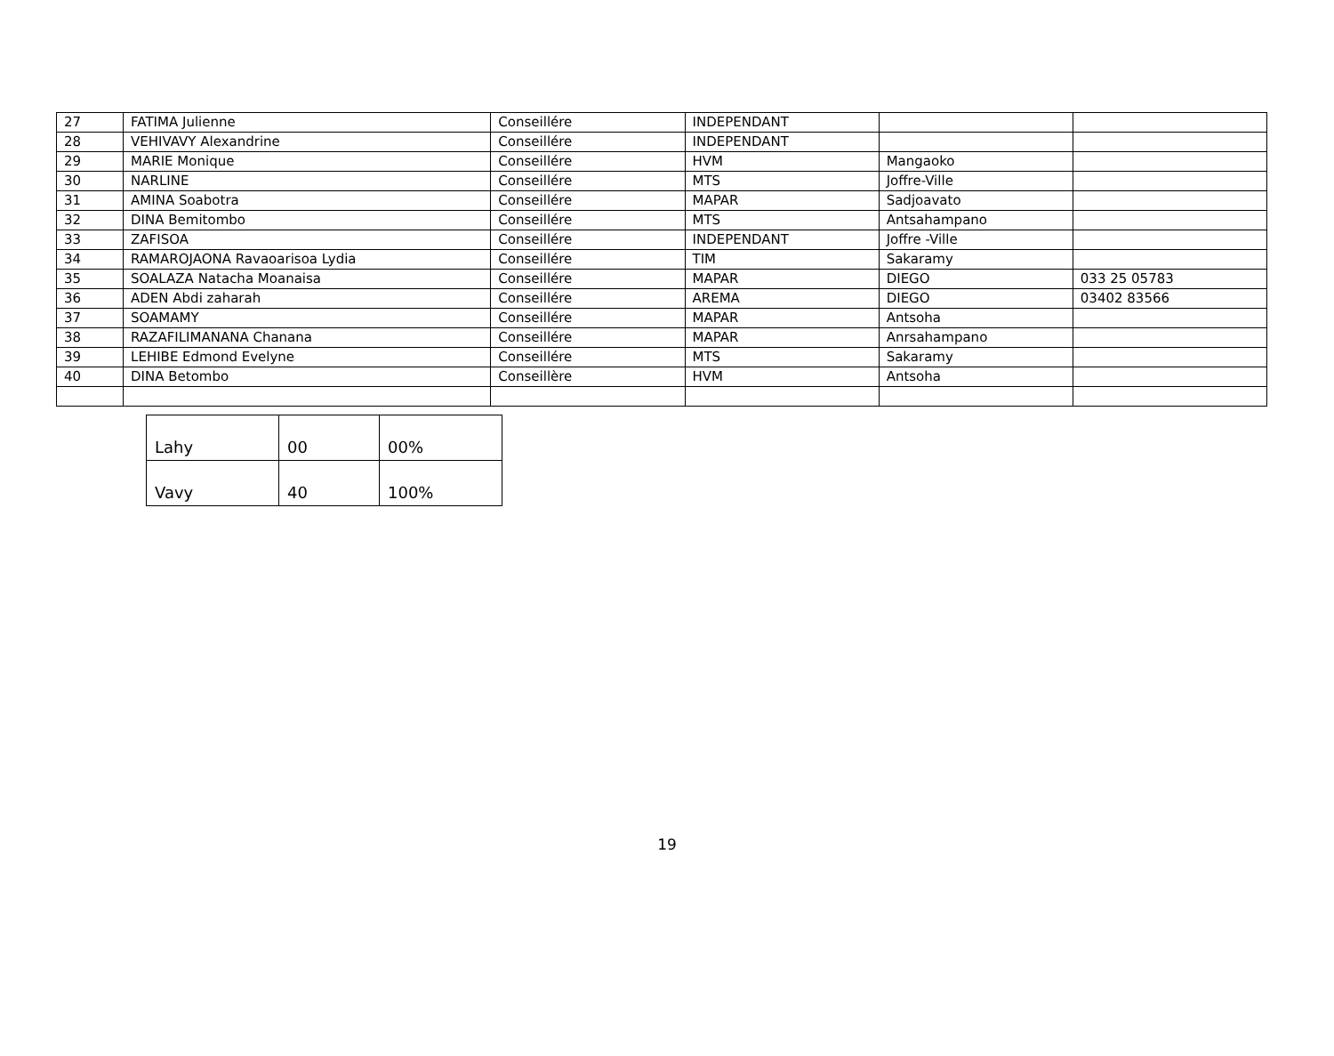| 27 | FATIMA Julienne | Conseillére | INDEPENDANT | | |
| 28 | VEHIVAVY Alexandrine | Conseillére | INDEPENDANT | | |
| 29 | MARIE Monique | Conseillére | HVM | Mangaoko | |
| 30 | NARLINE | Conseillére | MTS | Joffre-Ville | |
| 31 | AMINA Soabotra | Conseillére | MAPAR | Sadjoavato | |
| 32 | DINA Bemitombo | Conseillére | MTS | Antsahampano | |
| 33 | ZAFISOA | Conseillére | INDEPENDANT | Joffre -Ville | |
| 34 | RAMAROJAONA Ravaoarisoa Lydia | Conseillére | TIM | Sakaramy | |
| 35 | SOALAZA Natacha Moanaisa | Conseillére | MAPAR | DIEGO | 033 25 05783 |
| 36 | ADEN Abdi zaharah | Conseillére | AREMA | DIEGO | 03402 83566 |
| 37 | SOAMAMY | Conseillére | MAPAR | Antsoha | |
| 38 | RAZAFILIMANANA Chanana | Conseillére | MAPAR | Anrsahampano | |
| 39 | LEHIBE Edmond Evelyne | Conseillére | MTS | Sakaramy | |
| 40 | DINA Betombo | Conseillère | HVM | Antsoha | |
| Lahy | 00 | 00% |
| Vavy | 40 | 100% |
19